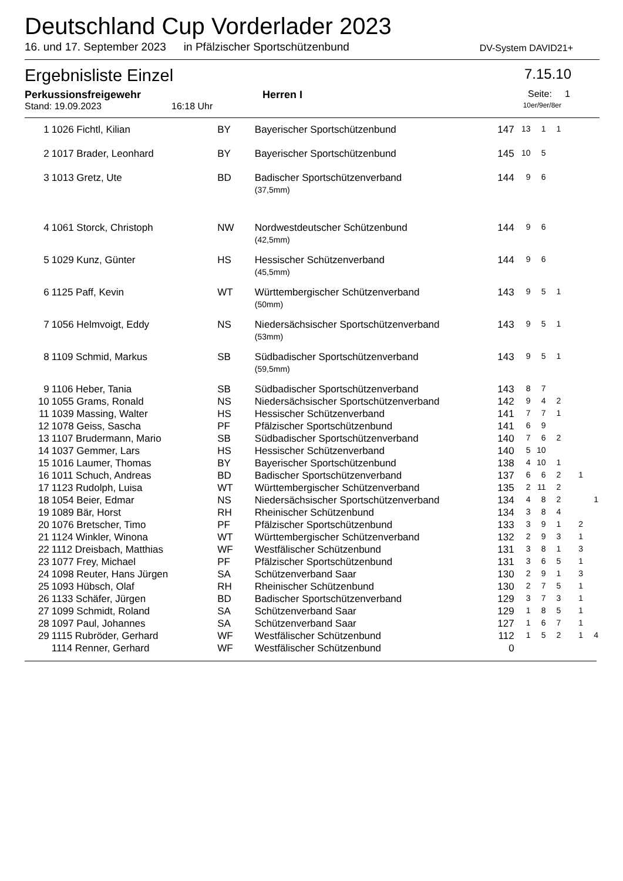Deutschland Cup Vorderlader 2023
16. und 17. September 2023 in Pfälzischer Sportschützenbund DV-System DAVID21+
Ergebnisliste Einzel 7.15.10
Perkussionsfreigewehr Herren I Seite: 1
Stand: 19.09.2023 16:18 Uhr 10er/9er/8er
| 1 | 1026 Fichtl, Kilian | BY | Bayerischer Sportschützenbund | 147 | 13 | 1 | 1 | | |
| 2 | 1017 Brader, Leonhard | BY | Bayerischer Sportschützenbund | 145 | 10 | 5 | | | |
| 3 | 1013 Gretz, Ute | BD | Badischer Sportschützenverband (37,5mm) | 144 | 9 | 6 | | | |
| 4 | 1061 Storck, Christoph | NW | Nordwestdeutscher Schützenbund (42,5mm) | 144 | 9 | 6 | | | |
| 5 | 1029 Kunz, Günter | HS | Hessischer Schützenverband (45,5mm) | 144 | 9 | 6 | | | |
| 6 | 1125 Paff, Kevin | WT | Württembergischer Schützenverband (50mm) | 143 | 9 | 5 | 1 | | |
| 7 | 1056 Helmvoigt, Eddy | NS | Niedersächsischer Sportschützenverband (53mm) | 143 | 9 | 5 | 1 | | |
| 8 | 1109 Schmid, Markus | SB | Südbadischer Sportschützenverband (59,5mm) | 143 | 9 | 5 | 1 | | |
| 9 | 1106 Heber, Tania | SB | Südbadischer Sportschützenverband | 143 | 8 | 7 | | | |
| 10 | 1055 Grams, Ronald | NS | Niedersächsischer Sportschützenverband | 142 | 9 | 4 | 2 | | |
| 11 | 1039 Massing, Walter | HS | Hessischer Schützenverband | 141 | 7 | 7 | 1 | | |
| 12 | 1078 Geiss, Sascha | PF | Pfälzischer Sportschützenbund | 141 | 6 | 9 | | | |
| 13 | 1107 Brudermann, Mario | SB | Südbadischer Sportschützenverband | 140 | 7 | 6 | 2 | | |
| 14 | 1037 Gemmer, Lars | HS | Hessischer Schützenverband | 140 | 5 | 10 | | | |
| 15 | 1016 Laumer, Thomas | BY | Bayerischer Sportschützenbund | 138 | 4 | 10 | 1 | | |
| 16 | 1011 Schuch, Andreas | BD | Badischer Sportschützenverband | 137 | 6 | 6 | 2 | 1 | |
| 17 | 1123 Rudolph, Luisa | WT | Württembergischer Schützenverband | 135 | 2 | 11 | 2 | | |
| 18 | 1054 Beier, Edmar | NS | Niedersächsischer Sportschützenverband | 134 | 4 | 8 | 2 | | 1 |
| 19 | 1089 Bär, Horst | RH | Rheinischer Schützenbund | 134 | 3 | 8 | 4 | | |
| 20 | 1076 Bretscher, Timo | PF | Pfälzischer Sportschützenbund | 133 | 3 | 9 | 1 | 2 | |
| 21 | 1124 Winkler, Winona | WT | Württembergischer Schützenverband | 132 | 2 | 9 | 3 | 1 | |
| 22 | 1112 Dreisbach, Matthias | WF | Westfälischer Schützenbund | 131 | 3 | 8 | 1 | 3 | |
| 23 | 1077 Frey, Michael | PF | Pfälzischer Sportschützenbund | 131 | 3 | 6 | 5 | 1 | |
| 24 | 1098 Reuter, Hans Jürgen | SA | Schützenverband Saar | 130 | 2 | 9 | 1 | 3 | |
| 25 | 1093 Hübsch, Olaf | RH | Rheinischer Schützenbund | 130 | 2 | 7 | 5 | 1 | |
| 26 | 1133 Schäfer, Jürgen | BD | Badischer Sportschützenverband | 129 | 3 | 7 | 3 | 1 | |
| 27 | 1099 Schmidt, Roland | SA | Schützenverband Saar | 129 | 1 | 8 | 5 | 1 | |
| 28 | 1097 Paul, Johannes | SA | Schützenverband Saar | 127 | 1 | 6 | 7 | 1 | |
| 29 | 1115 Rubröder, Gerhard | WF | Westfälischer Schützenbund | 112 | 1 | 5 | 2 | 1 | 4 |
| | 1114 Renner, Gerhard | WF | Westfälischer Schützenbund | 0 | | | | | |